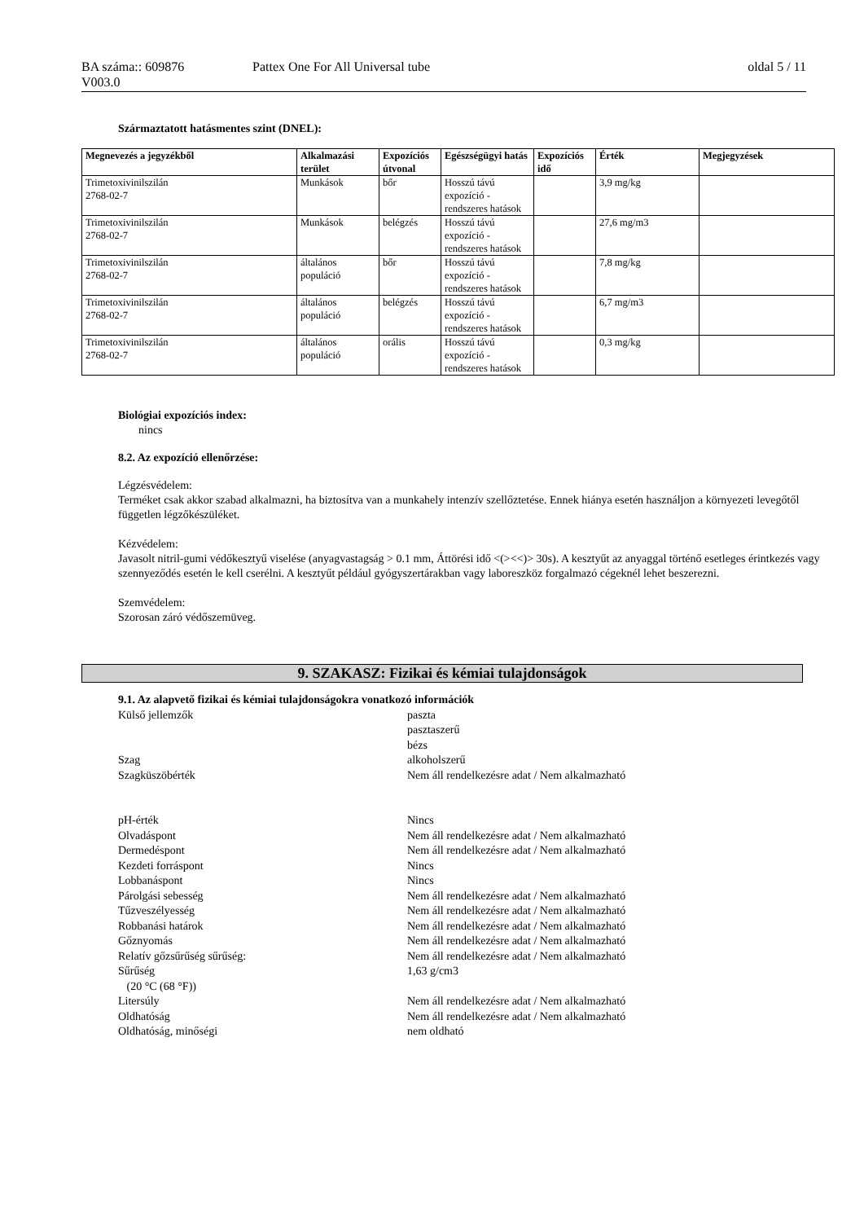BA száma:: 609876
V003.0
Pattex One For All Universal tube
oldal 5 / 11
Származtatott hatásmentes szint (DNEL):
| Megnevezés a jegyzékből | Alkalmazási terület | Expozíciós útvonal | Egészségügyi hatás | Expozíciós idő | Érték | Megjegyzések |
| --- | --- | --- | --- | --- | --- | --- |
| Trimetoxivinilszilán 2768-02-7 | Munkások | bőr | Hosszú távú expozíció - rendszeres hatások | | 3,9 mg/kg | |
| Trimetoxivinilszilán 2768-02-7 | Munkások | belégzés | Hosszú távú expozíció - rendszeres hatások | | 27,6 mg/m3 | |
| Trimetoxivinilszilán 2768-02-7 | általános populáció | bőr | Hosszú távú expozíció - rendszeres hatások | | 7,8 mg/kg | |
| Trimetoxivinilszilán 2768-02-7 | általános populáció | belégzés | Hosszú távú expozíció - rendszeres hatások | | 6,7 mg/m3 | |
| Trimetoxivinilszilán 2768-02-7 | általános populáció | orális | Hosszú távú expozíció - rendszeres hatások | | 0,3 mg/kg | |
Biológiai expozíciós index:
nincs
8.2. Az expozíció ellenőrzése:
Légzésvédelem:
Terméket csak akkor szabad alkalmazni, ha biztosítva van a munkahely intenzív szellőztetése. Ennek hiánya esetén használjon a környezeti levegőtől független légzőkészüléket.
Kézvédelem:
Javasolt nitril-gumi védőkesztyű viselése (anyagvastagság > 0.1 mm, Áttörési idő <(><<)> 30s). A kesztyűt az anyaggal történő esetleges érintkezés vagy szennyeződés esetén le kell cserélni. A kesztyűt például gyógyszertárakban vagy laboreszköz forgalmazó cégeknél lehet beszerezni.
Szemvédelem:
Szorosan záró védőszemüveg.
9. SZAKASZ: Fizikai és kémiai tulajdonságok
9.1. Az alapvető fizikai és kémiai tulajdonságokra vonatkozó információk
Külső jellemzők paszta
pasztaszerű
bézs
Szag alkoholszerű
Szagküszöbérték Nem áll rendelkezésre adat / Nem alkalmazható
pH-érték Nincs
Olvadáspont Nem áll rendelkezésre adat / Nem alkalmazható
Dermedéspont Nem áll rendelkezésre adat / Nem alkalmazható
Kezdeti forráspont Nincs
Lobbanáspont Nincs
Párolgási sebesség Nem áll rendelkezésre adat / Nem alkalmazható
Tűzveszélyesség Nem áll rendelkezésre adat / Nem alkalmazható
Robbanási határok Nem áll rendelkezésre adat / Nem alkalmazható
Gőznyomás Nem áll rendelkezésre adat / Nem alkalmazható
Relatív gőzsűrűség sűrűség: Nem áll rendelkezésre adat / Nem alkalmazható
Sűrűség
(20 °C (68 °F)) 1,63 g/cm3
Litersúly Nem áll rendelkezésre adat / Nem alkalmazható
Oldhatóság Nem áll rendelkezésre adat / Nem alkalmazható
Oldhatóság, minőségi nem oldható